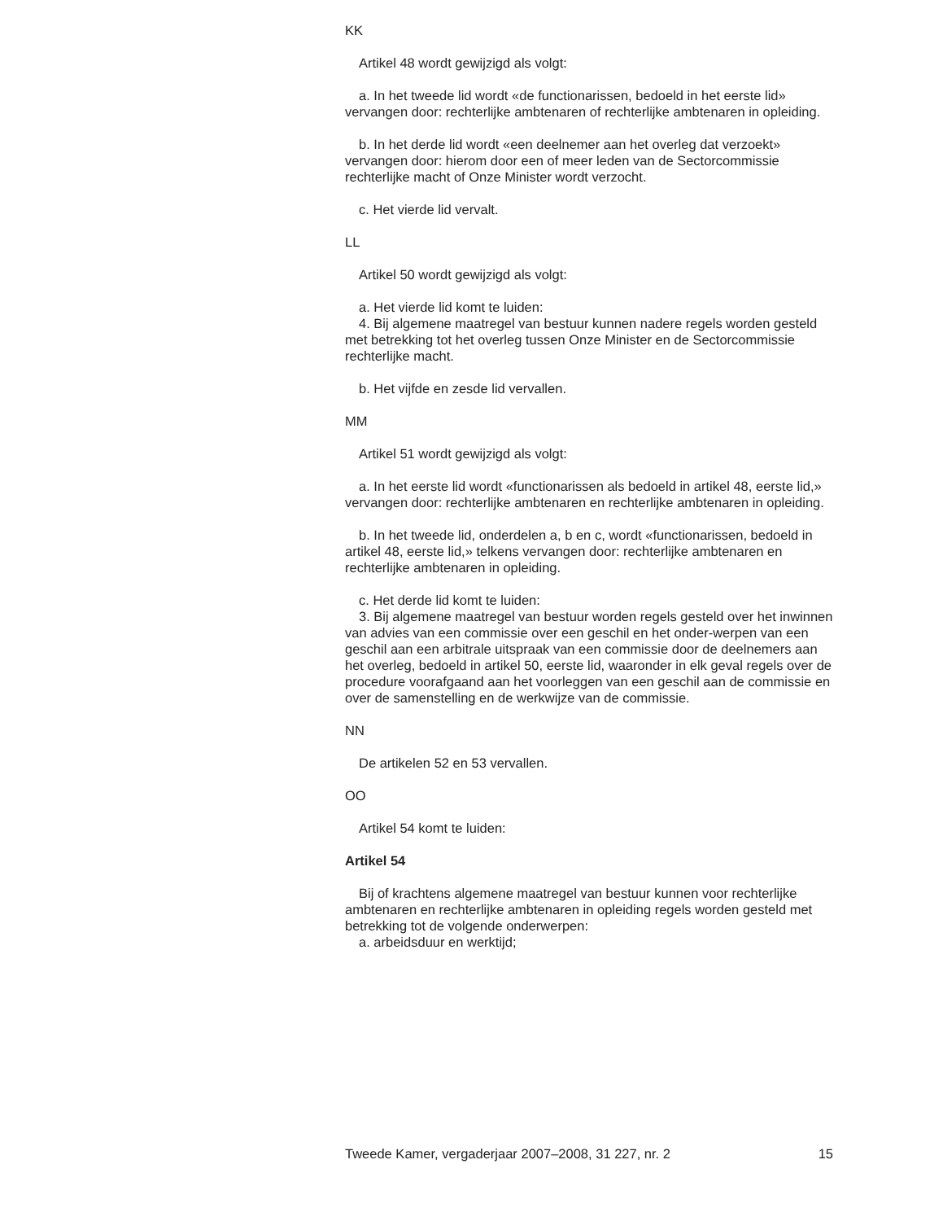KK
Artikel 48 wordt gewijzigd als volgt:
a. In het tweede lid wordt «de functionarissen, bedoeld in het eerste lid» vervangen door: rechterlijke ambtenaren of rechterlijke ambtenaren in opleiding.
b. In het derde lid wordt «een deelnemer aan het overleg dat verzoekt» vervangen door: hierom door een of meer leden van de Sectorcommissie rechterlijke macht of Onze Minister wordt verzocht.
c. Het vierde lid vervalt.
LL
Artikel 50 wordt gewijzigd als volgt:
a. Het vierde lid komt te luiden:
4. Bij algemene maatregel van bestuur kunnen nadere regels worden gesteld met betrekking tot het overleg tussen Onze Minister en de Sectorcommissie rechterlijke macht.
b. Het vijfde en zesde lid vervallen.
MM
Artikel 51 wordt gewijzigd als volgt:
a. In het eerste lid wordt «functionarissen als bedoeld in artikel 48, eerste lid,» vervangen door: rechterlijke ambtenaren en rechterlijke ambtenaren in opleiding.
b. In het tweede lid, onderdelen a, b en c, wordt «functionarissen, bedoeld in artikel 48, eerste lid,» telkens vervangen door: rechterlijke ambtenaren en rechterlijke ambtenaren in opleiding.
c. Het derde lid komt te luiden:
3. Bij algemene maatregel van bestuur worden regels gesteld over het inwinnen van advies van een commissie over een geschil en het onder-werpen van een geschil aan een arbitrale uitspraak van een commissie door de deelnemers aan het overleg, bedoeld in artikel 50, eerste lid, waaronder in elk geval regels over de procedure voorafgaand aan het voorleggen van een geschil aan de commissie en over de samenstelling en de werkwijze van de commissie.
NN
De artikelen 52 en 53 vervallen.
OO
Artikel 54 komt te luiden:
Artikel 54
Bij of krachtens algemene maatregel van bestuur kunnen voor rechterlijke ambtenaren en rechterlijke ambtenaren in opleiding regels worden gesteld met betrekking tot de volgende onderwerpen:
a. arbeidsduur en werktijd;
Tweede Kamer, vergaderjaar 2007–2008, 31 227, nr. 2 15